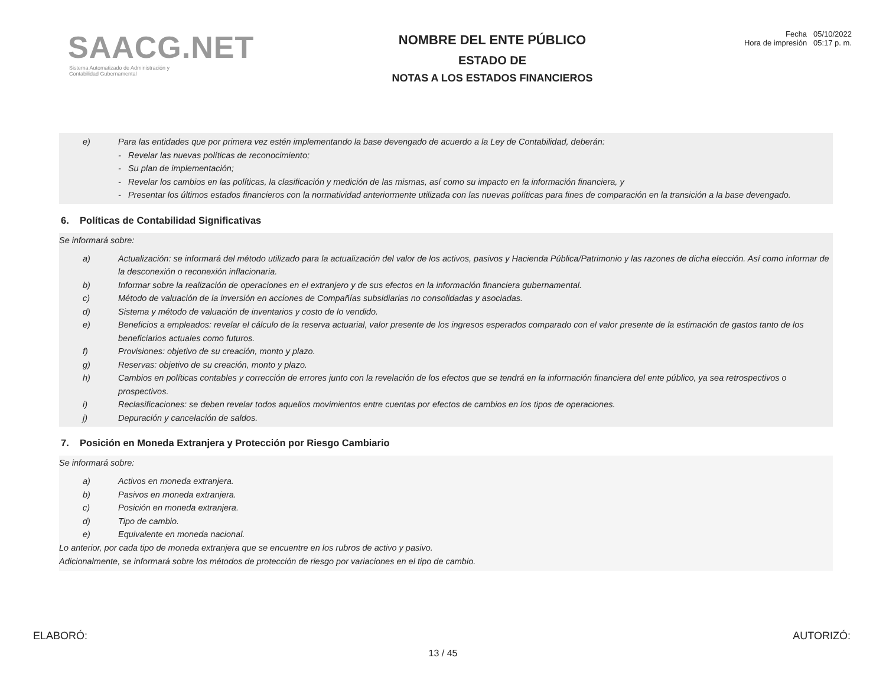SAACG.NET
Sistema Automatizado de Administración y
Contabilidad Gubernamental
NOMBRE DEL ENTE PÚBLICO
ESTADO DE
NOTAS A LOS ESTADOS FINANCIEROS
Fecha 05/10/2022
Hora de impresión 05:17 p. m.
e) Para las entidades que por primera vez estén implementando la base devengado de acuerdo a la Ley de Contabilidad, deberán:
- Revelar las nuevas políticas de reconocimiento;
- Su plan de implementación;
- Revelar los cambios en las políticas, la clasificación y medición de las mismas, así como su impacto en la información financiera, y
- Presentar los últimos estados financieros con la normatividad anteriormente utilizada con las nuevas políticas para fines de comparación en la transición a la base devengado.
6. Políticas de Contabilidad Significativas
Se informará sobre:
a) Actualización: se informará del método utilizado para la actualización del valor de los activos, pasivos y Hacienda Pública/Patrimonio y las razones de dicha elección. Así como informar de la desconexión o reconexión inflacionaria.
b) Informar sobre la realización de operaciones en el extranjero y de sus efectos en la información financiera gubernamental.
c) Método de valuación de la inversión en acciones de Compañías subsidiarias no consolidadas y asociadas.
d) Sistema y método de valuación de inventarios y costo de lo vendido.
e) Beneficios a empleados: revelar el cálculo de la reserva actuarial, valor presente de los ingresos esperados comparado con el valor presente de la estimación de gastos tanto de los beneficiarios actuales como futuros.
f) Provisiones: objetivo de su creación, monto y plazo.
g) Reservas: objetivo de su creación, monto y plazo.
h) Cambios en políticas contables y corrección de errores junto con la revelación de los efectos que se tendrá en la información financiera del ente público, ya sea retrospectivos o prospectivos.
i) Reclasificaciones: se deben revelar todos aquellos movimientos entre cuentas por efectos de cambios en los tipos de operaciones.
j) Depuración y cancelación de saldos.
7. Posición en Moneda Extranjera y Protección por Riesgo Cambiario
Se informará sobre:
a) Activos en moneda extranjera.
b) Pasivos en moneda extranjera.
c) Posición en moneda extranjera.
d) Tipo de cambio.
e) Equivalente en moneda nacional.
Lo anterior, por cada tipo de moneda extranjera que se encuentre en los rubros de activo y pasivo.
Adicionalmente, se informará sobre los métodos de protección de riesgo por variaciones en el tipo de cambio.
ELABORÓ: AUTORIZÓ:
13 / 45